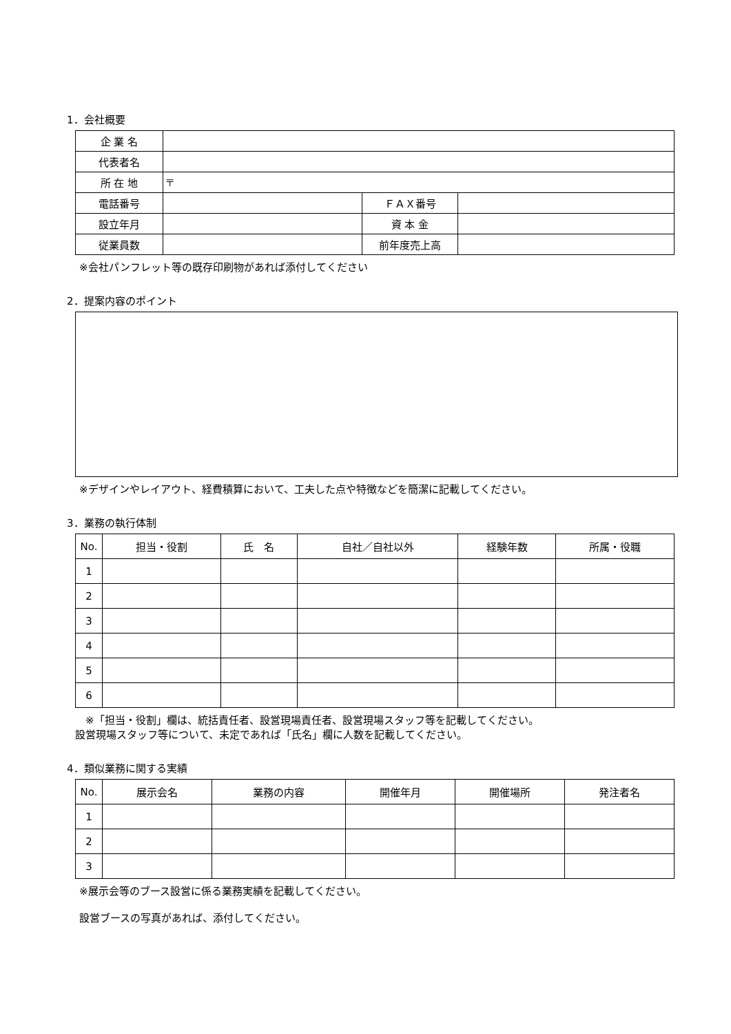1．会社概要
| 企 業 名 | | | |
| 代表者名 | | | |
| 所 在 地 | 〒 | | |
| 電話番号 | | ＦＡＸ番号 | |
| 設立年月 | | 資 本 金 | |
| 従業員数 | | 前年度売上高 | |
※会社パンフレット等の既存印刷物があれば添付してください
2．提案内容のポイント
※デザインやレイアウト、経費積算において、工夫した点や特徴などを簡潔に記載してください。
3．業務の執行体制
| No. | 担当・役割 | 氏 名 | 自社／自社以外 | 経験年数 | 所属・役職 |
| 1 | | | | | |
| 2 | | | | | |
| 3 | | | | | |
| 4 | | | | | |
| 5 | | | | | |
| 6 | | | | | |
　※「担当・役割」欄は、統括責任者、設営現場責任者、設営現場スタッフ等を記載してください。
設営現場スタッフ等について、未定であれば「氏名」欄に人数を記載してください。
4．類似業務に関する実績
| No. | 展示会名 | 業務の内容 | 開催年月 | 開催場所 | 発注者名 |
| 1 | | | | | |
| 2 | | | | | |
| 3 | | | | | |
※展示会等のブース設営に係る業務実績を記載してください。
設営ブースの写真があれば、添付してください。